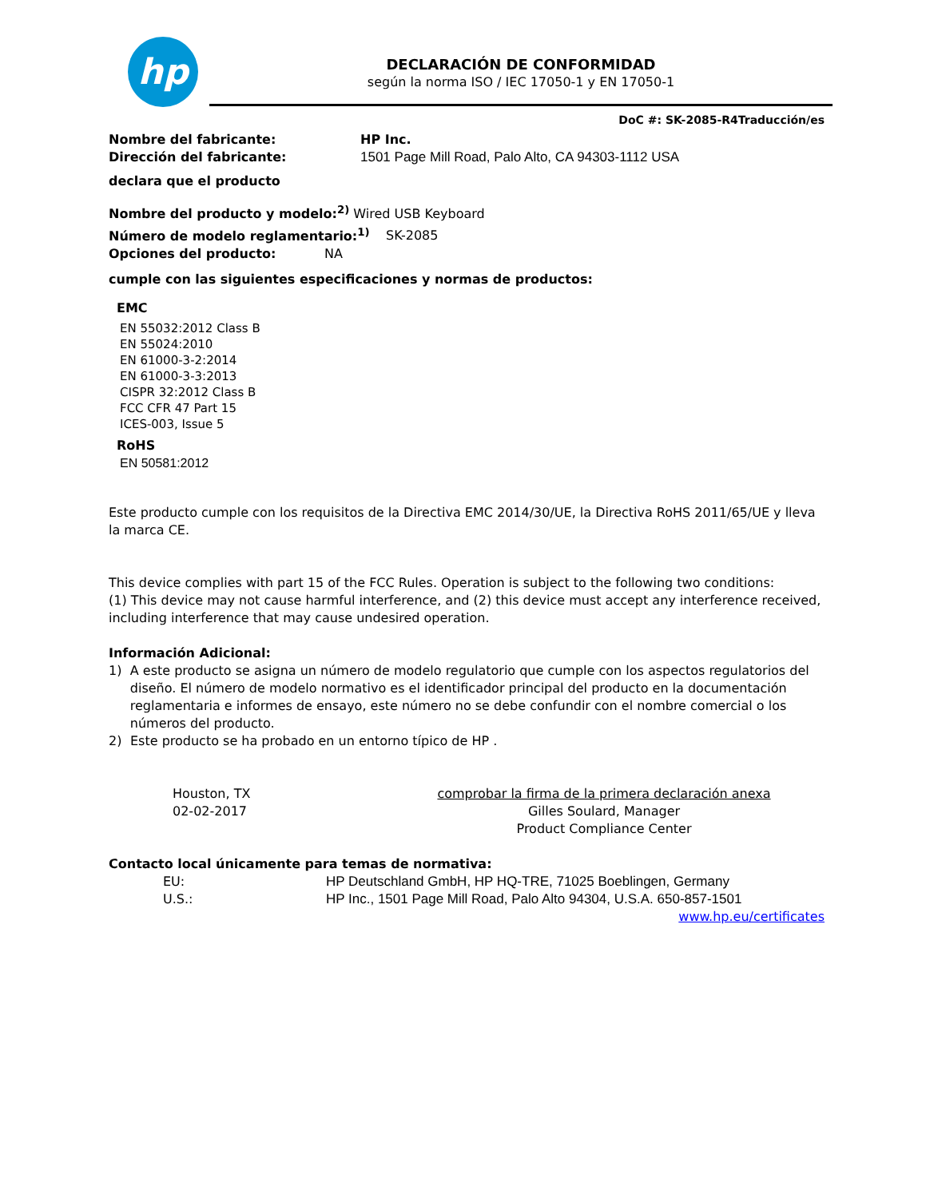hp
DECLARACIÓN DE CONFORMIDAD
según la norma ISO / IEC 17050-1 y EN 17050-1
DoC #: SK-2085-R4Traducción/es
Nombre del fabricante: HP Inc.
Dirección del fabricante: 1501 Page Mill Road, Palo Alto, CA 94303-1112 USA
declara que el producto
Nombre del producto y modelo:<sup>2)</sup> Wired USB Keyboard
Número de modelo reglamentario:<sup>1)</sup> SK-2085
Opciones del producto: NA
cumple con las siguientes especificaciones y normas de productos:
EMC
EN 55032:2012 Class B
EN 55024:2010
EN 61000-3-2:2014
EN 61000-3-3:2013
CISPR 32:2012 Class B
FCC CFR 47 Part 15
ICES-003, Issue 5
RoHS
EN 50581:2012
Este producto cumple con los requisitos de la Directiva EMC 2014/30/UE, la Directiva RoHS 2011/65/UE y lleva la marca CE.
This device complies with part 15 of the FCC Rules. Operation is subject to the following two conditions:
(1) This device may not cause harmful interference, and (2) this device must accept any interference received, including interference that may cause undesired operation.
Información Adicional:
1) A este producto se asigna un número de modelo regulatorio que cumple con los aspectos regulatorios del diseño. El número de modelo normativo es el identificador principal del producto en la documentación reglamentaria e informes de ensayo, este número no se debe confundir con el nombre comercial o los números del producto.
2) Este producto se ha probado en un entorno típico de HP .
Houston, TX
02-02-2017
comprobar la firma de la primera declaración anexa
Gilles Soulard, Manager
Product Compliance Center
Contacto local únicamente para temas de normativa:
EU: HP Deutschland GmbH, HP HQ-TRE, 71025 Boeblingen, Germany
U.S.: HP Inc., 1501 Page Mill Road, Palo Alto 94304, U.S.A. 650-857-1501
www.hp.eu/certificates